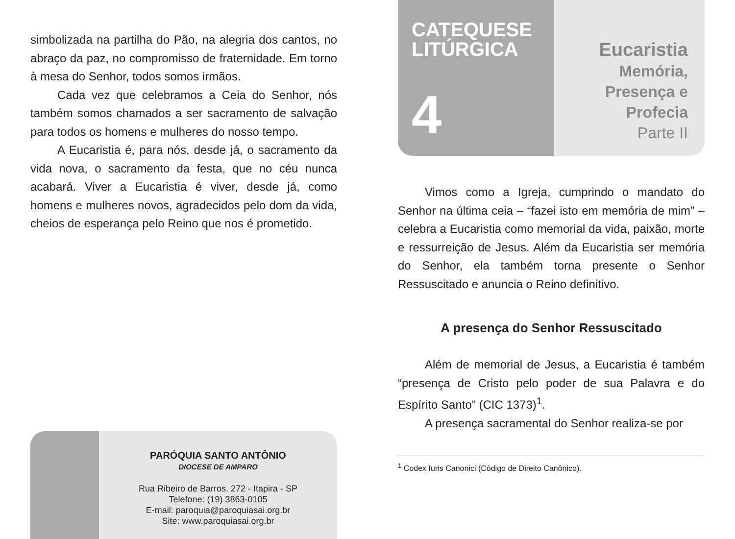simbolizada na partilha do Pão, na alegria dos cantos, no abraço da paz, no compromisso de fraternidade. Em torno à mesa do Senhor, todos somos irmãos.
Cada vez que celebramos a Ceia do Senhor, nós também somos chamados a ser sacramento de salvação para todos os homens e mulheres do nosso tempo.
A Eucaristia é, para nós, desde já, o sacramento da vida nova, o sacramento da festa, que no céu nunca acabará. Viver a Eucaristia é viver, desde já, como homens e mulheres novos, agradecidos pelo dom da vida, cheios de esperança pelo Reino que nos é prometido.
PARÓQUIA SANTO ANTÔNIO
DIOCESE DE AMPARO
Rua Ribeiro de Barros, 272 - Itapira - SP
Telefone: (19) 3863-0105
E-mail: paroquia@paroquiasai.org.br
Site: www.paroquiasai.org.br
CATEQUESE
LITÚRGICA
4
Eucaristia
Memória,
Presença e
Profecia
Parte II
Vimos como a Igreja, cumprindo o mandato do Senhor na última ceia – “fazei isto em memória de mim” – celebra a Eucaristia como memorial da vida, paixão, morte e ressurreição de Jesus. Além da Eucaristia ser memória do Senhor, ela também torna presente o Senhor Ressuscitado e anuncia o Reino definitivo.
A presença do Senhor Ressuscitado
Além de memorial de Jesus, a Eucaristia é também “presença de Cristo pelo poder de sua Palavra e do Espírito Santo” (CIC 1373)<sup>1</sup>.
A presença sacramental do Senhor realiza-se por
<sup>1</sup> Codex Iuris Canonici (Código de Direito Canônico).